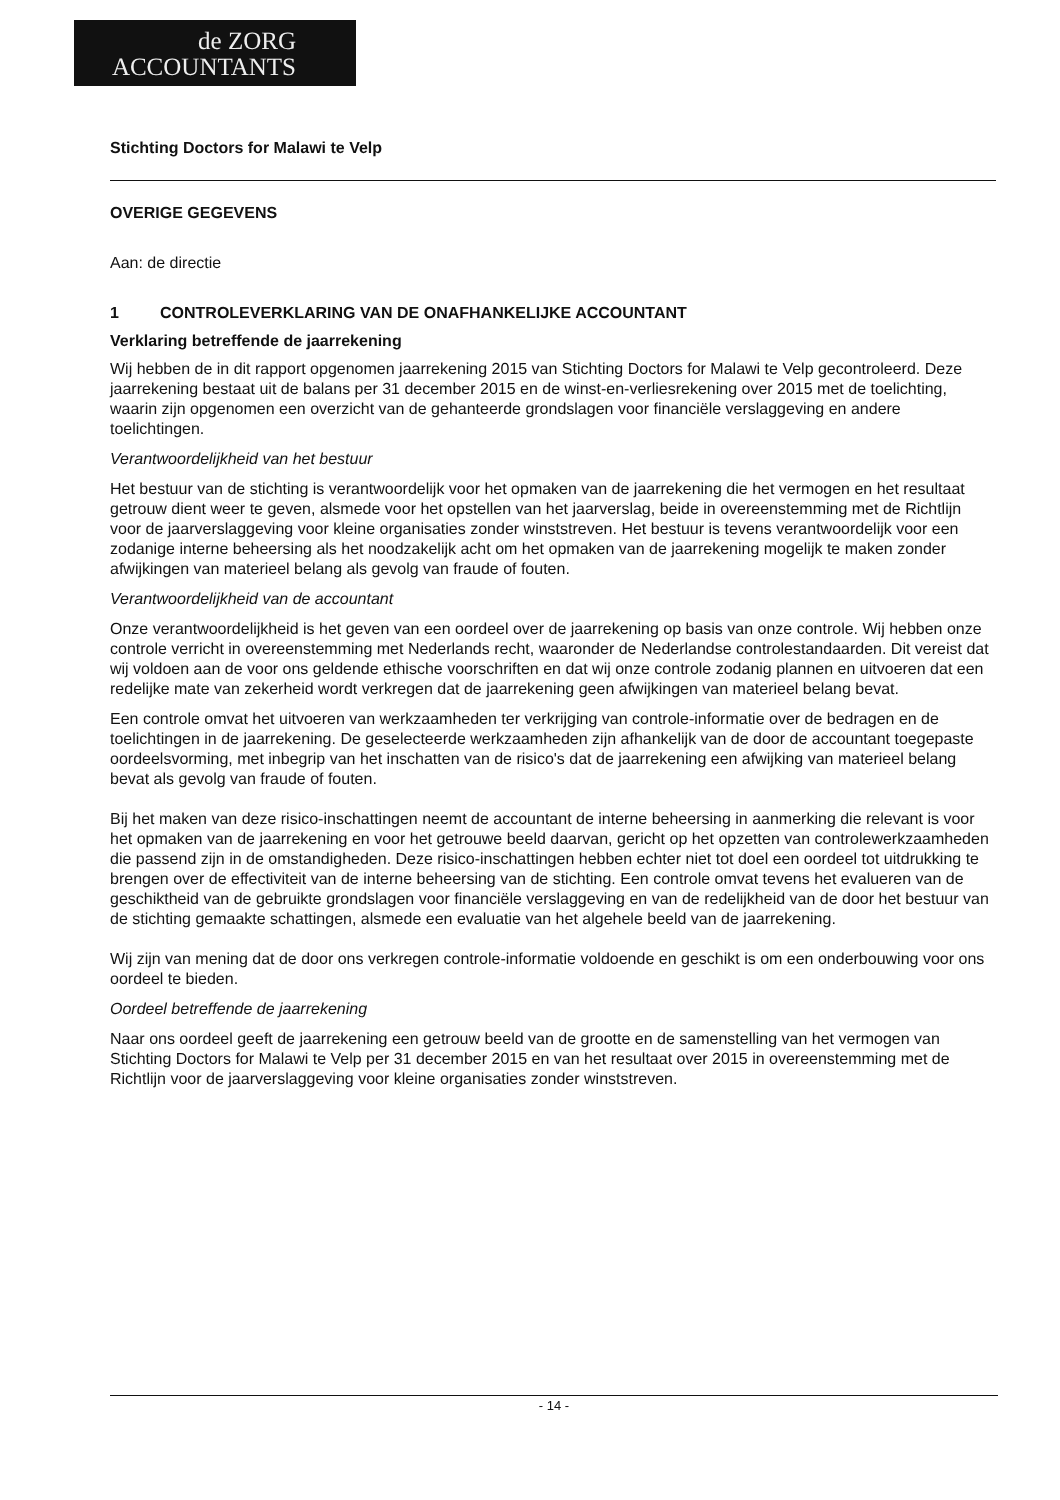de ZORG
ACCOUNTANTS
Stichting Doctors for Malawi te Velp
OVERIGE GEGEVENS
Aan: de directie
1 CONTROLEVERKLARING VAN DE ONAFHANKELIJKE ACCOUNTANT
Verklaring betreffende de jaarrekening
Wij hebben de in dit rapport opgenomen jaarrekening 2015 van Stichting Doctors for Malawi te Velp gecontroleerd. Deze jaarrekening bestaat uit de balans per 31 december 2015 en de winst-en-verliesrekening over 2015 met de toelichting, waarin zijn opgenomen een overzicht van de gehanteerde grondslagen voor financiële verslaggeving en andere toelichtingen.
Verantwoordelijkheid van het bestuur
Het bestuur van de stichting is verantwoordelijk voor het opmaken van de jaarrekening die het vermogen en het resultaat getrouw dient weer te geven, alsmede voor het opstellen van het jaarverslag, beide in overeenstemming met de Richtlijn voor de jaarverslaggeving voor kleine organisaties zonder winststreven. Het bestuur is tevens verantwoordelijk voor een zodanige interne beheersing als het noodzakelijk acht om het opmaken van de jaarrekening mogelijk te maken zonder afwijkingen van materieel belang als gevolg van fraude of fouten.
Verantwoordelijkheid van de accountant
Onze verantwoordelijkheid is het geven van een oordeel over de jaarrekening op basis van onze controle. Wij hebben onze controle verricht in overeenstemming met Nederlands recht, waaronder de Nederlandse controlestandaarden. Dit vereist dat wij voldoen aan de voor ons geldende ethische voorschriften en dat wij onze controle zodanig plannen en uitvoeren dat een redelijke mate van zekerheid wordt verkregen dat de jaarrekening geen afwijkingen van materieel belang bevat.
Een controle omvat het uitvoeren van werkzaamheden ter verkrijging van controle-informatie over de bedragen en de toelichtingen in de jaarrekening. De geselecteerde werkzaamheden zijn afhankelijk van de door de accountant toegepaste oordeelsvorming, met inbegrip van het inschatten van de risico's dat de jaarrekening een afwijking van materieel belang bevat als gevolg van fraude of fouten.
Bij het maken van deze risico-inschattingen neemt de accountant de interne beheersing in aanmerking die relevant is voor het opmaken van de jaarrekening en voor het getrouwe beeld daarvan, gericht op het opzetten van controlewerkzaamheden die passend zijn in de omstandigheden. Deze risico-inschattingen hebben echter niet tot doel een oordeel tot uitdrukking te brengen over de effectiviteit van de interne beheersing van de stichting. Een controle omvat tevens het evalueren van de geschiktheid van de gebruikte grondslagen voor financiële verslaggeving en van de redelijkheid van de door het bestuur van de stichting gemaakte schattingen, alsmede een evaluatie van het algehele beeld van de jaarrekening.
Wij zijn van mening dat de door ons verkregen controle-informatie voldoende en geschikt is om een onderbouwing voor ons oordeel te bieden.
Oordeel betreffende de jaarrekening
Naar ons oordeel geeft de jaarrekening een getrouw beeld van de grootte en de samenstelling van het vermogen van Stichting Doctors for Malawi te Velp per 31 december 2015 en van het resultaat over 2015 in overeenstemming met de Richtlijn voor de jaarverslaggeving voor kleine organisaties zonder winststreven.
- 14 -